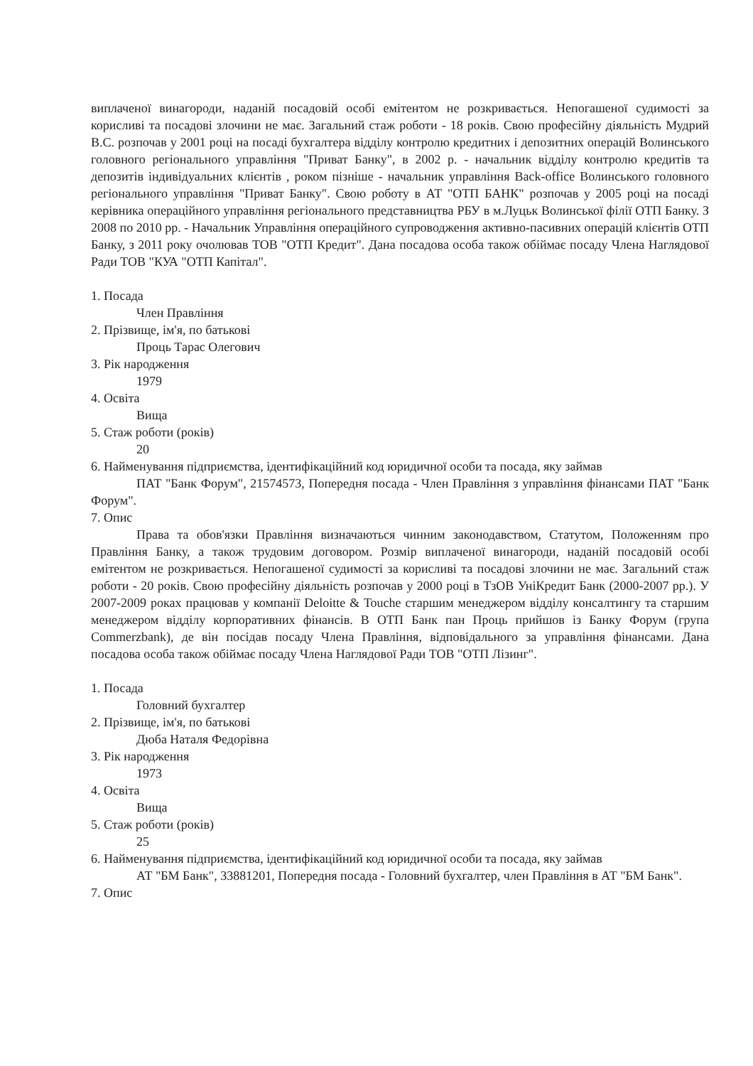виплаченої винагороди, наданій посадовій особі емітентом не розкривається. Непогашеної судимості за корисливі та посадові злочини не має. Загальний стаж роботи - 18 років. Свою професійну діяльність Мудрий В.С. розпочав у 2001 році на посаді бухгалтера відділу контролю кредитних і депозитних операцій Волинського головного регіонального управління "Приват Банку", в 2002 р. - начальник відділу контролю кредитів та депозитів індивідуальних клієнтів , роком пізніше - начальник управління Back-office Волинського головного регіонального управління "Приват Банку". Свою роботу в АТ "ОТП БАНК" розпочав у 2005 році на посаді керівника операційного управління регіонального представництва РБУ в м.Луцьк Волинської філії ОТП Банку. З 2008 по 2010 рр. - Начальник Управління операційного супроводження активно-пасивних операцій клієнтів ОТП Банку, з 2011 року очолював ТОВ "ОТП Кредит". Дана посадова особа також обіймає посаду Члена Наглядової Ради ТОВ "КУА "ОТП Капітал".
1. Посада
Член Правління
2. Прізвище, ім'я, по батькові
Проць Тарас Олегович
3. Рік народження
1979
4. Освіта
Вища
5. Стаж роботи (років)
20
6. Найменування підприємства, ідентифікаційний код юридичної особи та посада, яку займав
ПАТ "Банк Форум", 21574573, Попередня посада - Член Правління з управління фінансами ПАТ "Банк Форум".
7. Опис
Права та обов'язки Правління визначаються чинним законодавством, Статутом, Положенням про Правління Банку, а також трудовим договором. Розмір виплаченої винагороди, наданій посадовій особі емітентом не розкривається. Непогашеної судимості за корисливі та посадові злочини не має. Загальний стаж роботи - 20 років. Свою професійну діяльність розпочав у 2000 році в ТзОВ УніКредит Банк (2000-2007 рр.). У 2007-2009 роках працював у компанії Deloitte & Touche старшим менеджером відділу консалтингу та старшим менеджером відділу корпоративних фінансів. В ОТП Банк пан Проць прийшов із Банку Форум (група Commerzbank), де він посідав посаду Члена Правління, відповідального за управління фінансами. Дана посадова особа також обіймає посаду Члена Наглядової Ради ТОВ "ОТП Лізинг".
1. Посада
Головний бухгалтер
2. Прізвище, ім'я, по батькові
Дюба Наталя Федорівна
3. Рік народження
1973
4. Освіта
Вища
5. Стаж роботи (років)
25
6. Найменування підприємства, ідентифікаційний код юридичної особи та посада, яку займав
АТ "БМ Банк", 33881201, Попередня посада - Головний бухгалтер, член Правління в АТ "БМ Банк".
7. Опис